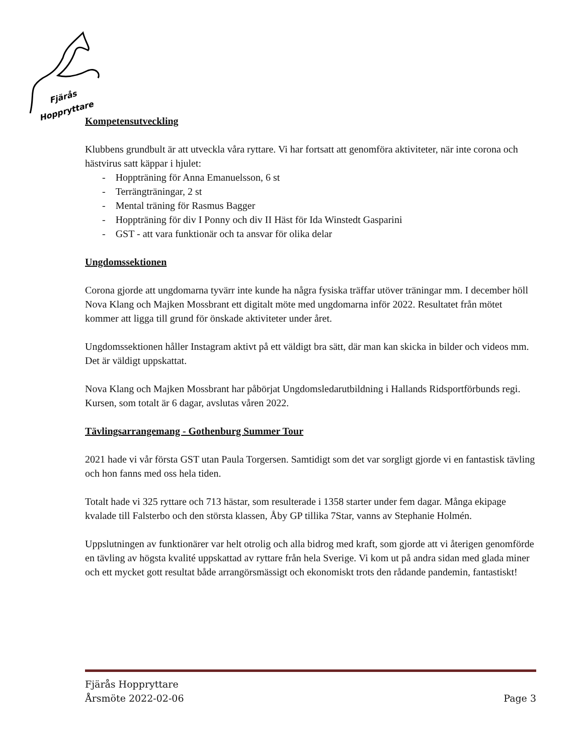Fjärås
Hoppryttare
Kompetensutveckling
Klubbens grundbult är att utveckla våra ryttare. Vi har fortsatt att genomföra aktiviteter, när inte corona och hästvirus satt käppar i hjulet:
- Hoppträning för Anna Emanuelsson, 6 st
- Terrängträningar, 2 st
- Mental träning för Rasmus Bagger
- Hoppträning för div I Ponny och div II Häst för Ida Winstedt Gasparini
- GST - att vara funktionär och ta ansvar för olika delar
Ungdomssektionen
Corona gjorde att ungdomarna tyvärr inte kunde ha några fysiska träffar utöver träningar mm. I december höll Nova Klang och Majken Mossbrant ett digitalt möte med ungdomarna inför 2022. Resultatet från mötet kommer att ligga till grund för önskade aktiviteter under året.
Ungdomssektionen håller Instagram aktivt på ett väldigt bra sätt, där man kan skicka in bilder och videos mm. Det är väldigt uppskattat.
Nova Klang och Majken Mossbrant har påbörjat Ungdomsledarutbildning i Hallands Ridsportförbunds regi. Kursen, som totalt är 6 dagar, avslutas våren 2022.
Tävlingsarrangemang - Gothenburg Summer Tour
2021 hade vi vår första GST utan Paula Torgersen. Samtidigt som det var sorgligt gjorde vi en fantastisk tävling och hon fanns med oss hela tiden.
Totalt hade vi 325 ryttare och 713 hästar, som resulterade i 1358 starter under fem dagar. Många ekipage kvalade till Falsterbo och den största klassen, Åby GP tillika 7Star, vanns av Stephanie Holmén.
Uppslutningen av funktionärer var helt otrolig och alla bidrog med kraft, som gjorde att vi återigen genomförde en tävling av högsta kvalité uppskattad av ryttare från hela Sverige. Vi kom ut på andra sidan med glada miner och ett mycket gott resultat både arrangörsmässigt och ekonomiskt trots den rådande pandemin, fantastiskt!
Fjärås Hoppryttare
Årsmöte 2022-02-06 Page 3